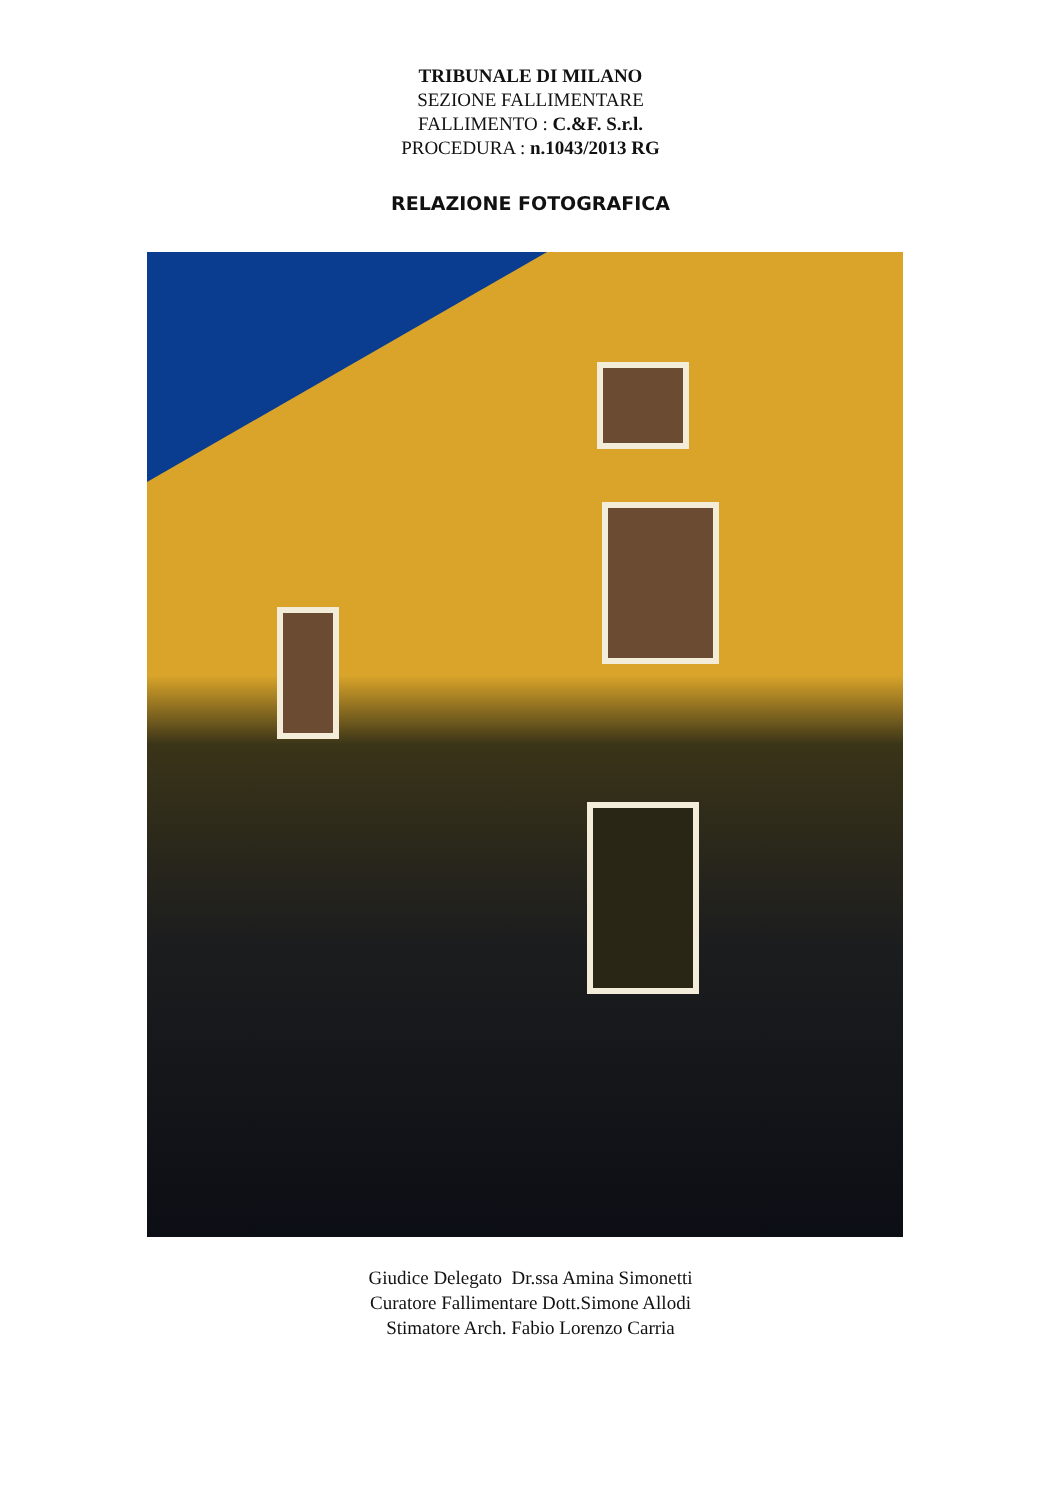TRIBUNALE DI MILANO
SEZIONE FALLIMENTARE
FALLIMENTO : C.&F. S.r.l.
PROCEDURA : n.1043/2013 RG
RELAZIONE FOTOGRAFICA
Giudice Delegato Dr.ssa Amina Simonetti
Curatore Fallimentare Dott.Simone Allodi
Stimatore Arch. Fabio Lorenzo Carria